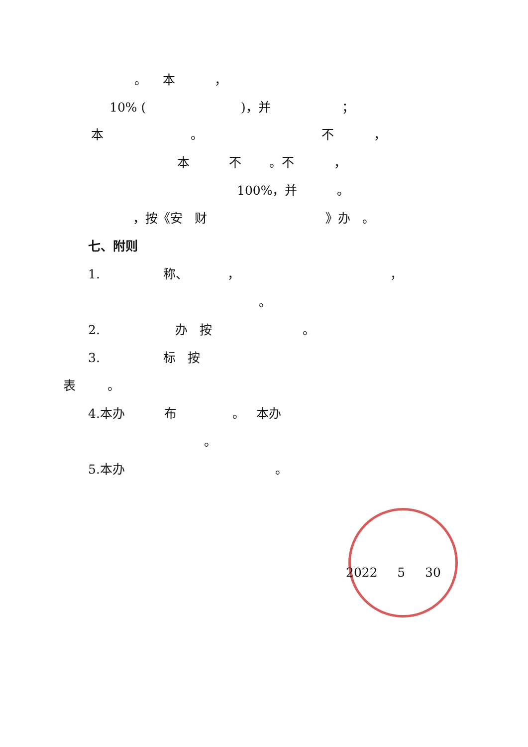。 本 ，
10% ( )，并 ；
本 。 不 ，
本 不 。不 ，
100%，并 。
，按《安 财 》办 。
七、附则
1. 称、 ， ，
。
2. 办 按 。
3. 标 按
表 。
4.本办 布 。 本办
。
5.本办 。
2022 5 30